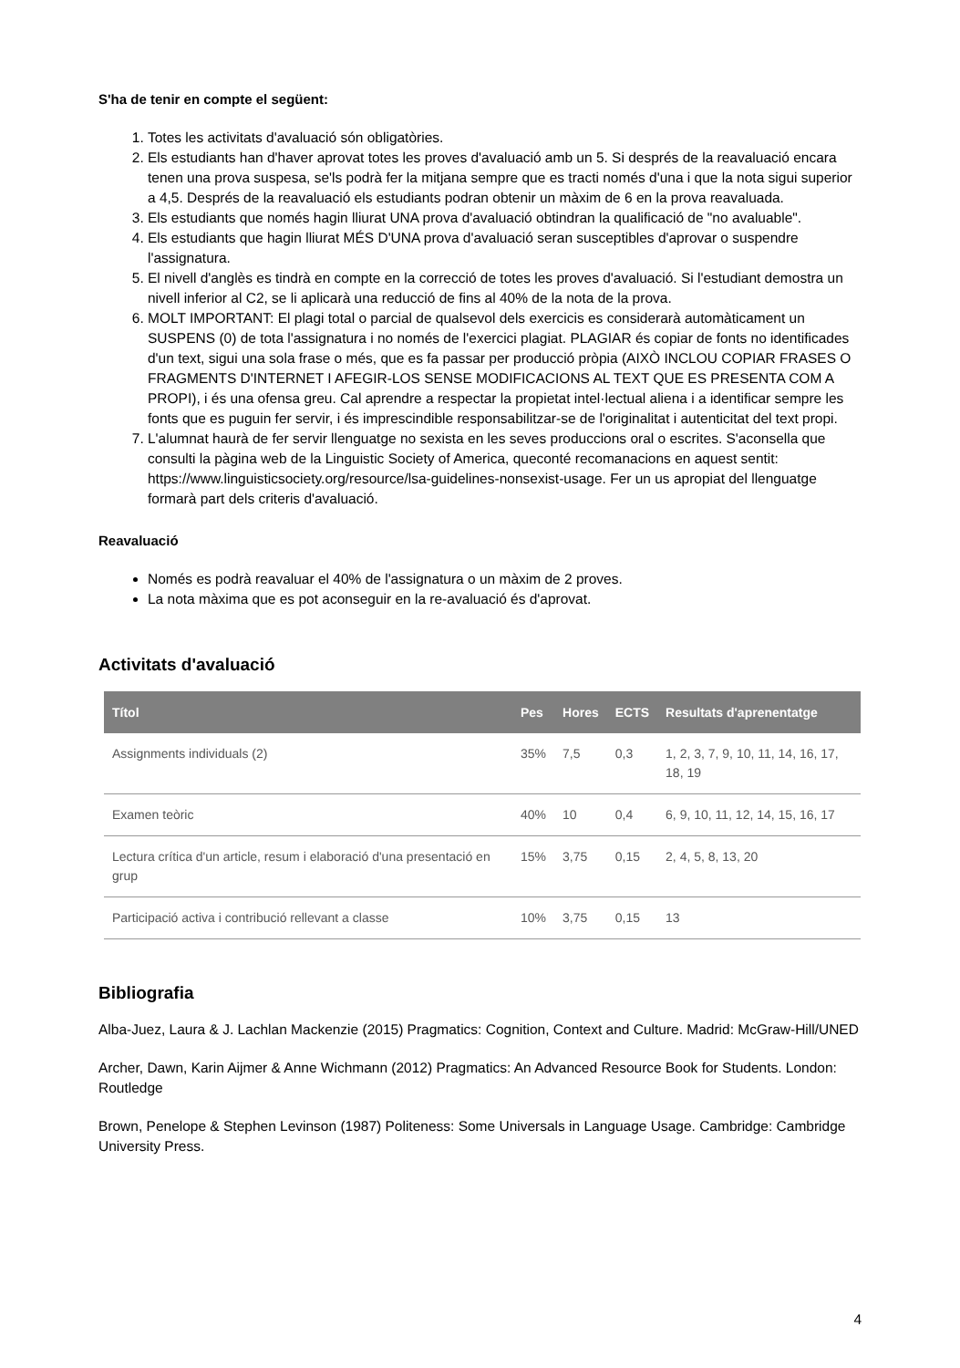S'ha de tenir en compte el següent:
1. Totes les activitats d'avaluació són obligatòries.
2. Els estudiants han d'haver aprovat totes les proves d'avaluació amb un 5. Si després de la reavaluació encara tenen una prova suspesa, se'ls podrà fer la mitjana sempre que es tracti només d'una i que la nota sigui superior a 4,5. Després de la reavaluació els estudiants podran obtenir un màxim de 6 en la prova reavaluada.
3. Els estudiants que només hagin lliurat UNA prova d'avaluació obtindran la qualificació de "no avaluable".
4. Els estudiants que hagin lliurat MÉS D'UNA prova d'avaluació seran susceptibles d'aprovar o suspendre l'assignatura.
5. El nivell d'anglès es tindrà en compte en la correcció de totes les proves d'avaluació. Si l'estudiant demostra un nivell inferior al C2, se li aplicarà una reducció de fins al 40% de la nota de la prova.
6. MOLT IMPORTANT: El plagi total o parcial de qualsevol dels exercicis es considerarà automàticament un SUSPENS (0) de tota l'assignatura i no només de l'exercici plagiat. PLAGIAR és copiar de fonts no identificades d'un text, sigui una sola frase o més, que es fa passar per producció pròpia (AIXÒ INCLOU COPIAR FRASES O FRAGMENTS D'INTERNET I AFEGIR-LOS SENSE MODIFICACIONS AL TEXT QUE ES PRESENTA COM A PROPI), i és una ofensa greu. Cal aprendre a respectar la propietat intel·lectual aliena i a identificar sempre les fonts que es puguin fer servir, i és imprescindible responsabilitzar-se de l'originalitat i autenticitat del text propi.
7. L'alumnat haurà de fer servir llenguatge no sexista en les seves produccions oral o escrites. S'aconsella que consulti la pàgina web de la Linguistic Society of America, queconté recomanacions en aquest sentit: https://www.linguisticsociety.org/resource/lsa-guidelines-nonsexist-usage. Fer un us apropiat del llenguatge formarà part dels criteris d'avaluació.
Reavaluació
Només es podrà reavaluar el 40% de l'assignatura o un màxim de 2 proves.
La nota màxima que es pot aconseguir en la re-avaluació és d'aprovat.
Activitats d'avaluació
| Títol | Pes | Hores | ECTS | Resultats d'aprenentatge |
| --- | --- | --- | --- | --- |
| Assignments individuals (2) | 35% | 7,5 | 0,3 | 1, 2, 3, 7, 9, 10, 11, 14, 16, 17, 18, 19 |
| Examen teòric | 40% | 10 | 0,4 | 6, 9, 10, 11, 12, 14, 15, 16, 17 |
| Lectura crítica d'un article, resum i elaboració d'una presentació en grup | 15% | 3,75 | 0,15 | 2, 4, 5, 8, 13, 20 |
| Participació activa i contribució rellevant a classe | 10% | 3,75 | 0,15 | 13 |
Bibliografia
Alba-Juez, Laura & J. Lachlan Mackenzie (2015) Pragmatics: Cognition, Context and Culture. Madrid: McGraw-Hill/UNED
Archer, Dawn, Karin Aijmer & Anne Wichmann (2012) Pragmatics: An Advanced Resource Book for Students. London: Routledge
Brown, Penelope & Stephen Levinson (1987) Politeness: Some Universals in Language Usage. Cambridge: Cambridge University Press.
4